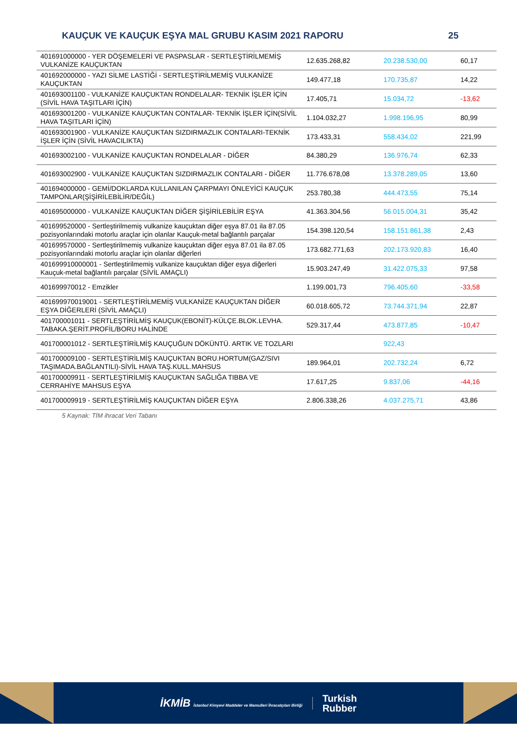KAUÇUK VE KAUÇUK EŞYA MAL GRUBU KASIM 2021 RAPORU 25
| 401691000000 - YER DÖŞEMELERİ VE PASPASLAR - SERTLEŞTİRİLMEMİŞ VULKANİZE KAUÇUKTAN | 12.635.268,82 | 20.238.530,00 | 60,17 |
| 401692000000 - YAZI SİLME LASTİĞİ - SERTLEŞTİRİLMEMİŞ VULKANİZE KAUÇUKTAN | 149.477,18 | 170.735,87 | 14,22 |
| 401693001100 - VULKANİZE KAUÇUKTAN RONDELALAR- TEKNİK İŞLER İÇİN (SİVİL HAVA TAŞITLARI İÇİN) | 17.405,71 | 15.034,72 | -13,62 |
| 401693001200 - VULKANİZE KAUÇUKTAN CONTALAR- TEKNİK İŞLER İÇİN(SİVİL HAVA TAŞITLARI İÇİN) | 1.104.032,27 | 1.998.196,95 | 80,99 |
| 401693001900 - VULKANİZE KAUÇUKTAN SIZDIRMAZLIK CONTALARI-TEKNİK İŞLER İÇİN (SİVİL HAVACILIKTA) | 173.433,31 | 558.434,02 | 221,99 |
| 401693002100 - VULKANİZE KAUÇUKTAN RONDELALAR - DİĞER | 84.380,29 | 136.976,74 | 62,33 |
| 401693002900 - VULKANİZE KAUÇUKTAN SIZDIRMAZLIK CONTALARI - DİĞER | 11.776.678,08 | 13.378.289,05 | 13,60 |
| 401694000000 - GEMİ/DOKLARDA KULLANILAN ÇARPMAYI ÖNLEYİCİ KAUÇUK TAMPONLAR(ŞİŞİRİLEBİLİR/DEĞİL) | 253.780,38 | 444.473,55 | 75,14 |
| 401695000000 - VULKANİZE KAUÇUKTAN DİĞER ŞİŞİRİLEBİLİR EŞYA | 41.363.304,56 | 56.015.004,31 | 35,42 |
| 401699520000 - Sertleştirilmemiş vulkanize kauçuktan diğer eşya 87.01 ila 87.05 pozisyonlarındaki motorlu araçlar için olanlar Kauçuk-metal bağlantılı parçalar | 154.398.120,54 | 158.151.861,38 | 2,43 |
| 401699570000 - Sertleştirilmemiş vulkanize kauçuktan diğer eşya 87.01 ila 87.05 pozisyonlarındaki motorlu araçlar için olanlar diğerleri | 173.682.771,63 | 202.173.920,83 | 16,40 |
| 401699910000001 - Sertleştirilmemiş vulkanize kauçuktan diğer eşya diğerleri Kauçuk-metal bağlantılı parçalar (SİVİL AMAÇLI) | 15.903.247,49 | 31.422.075,33 | 97,58 |
| 401699970012 - Emzikler | 1.199.001,73 | 796.405,60 | -33,58 |
| 401699970019001 - SERTLEŞTİRİLMEMİŞ VULKANİZE KAUÇUKTAN DİĞER EŞYA DİĞERLERİ (SİVİL AMAÇLI) | 60.018.605,72 | 73.744.371,94 | 22,87 |
| 401700001011 - SERTLEŞTİRİLMİŞ KAUÇUK(EBONİT)-KÜLÇE.BLOK.LEVHA. TABAKA.ŞERİT.PROFİL/BORU HALİNDE | 529.317,44 | 473.877,85 | -10,47 |
| 401700001012 - SERTLEŞTİRİLMİŞ KAUÇUĞUN DÖKÜNTÜ. ARTIK VE TOZLARI | | 922,43 | |
| 401700009100 - SERTLEŞTİRİLMİŞ KAUÇUKTAN BORU.HORTUM(GAZ/SIVI TAŞIMADA.BAĞLANTILI)-SİVİL HAVA TAŞ.KULL.MAHSUS | 189.964,01 | 202.732,24 | 6,72 |
| 401700009911 - SERTLEŞTİRİLMİŞ KAUÇUKTAN SAĞLIĞA TIBBA VE CERRAHİYE MAHSUS EŞYA | 17.617,25 | 9.837,06 | -44,16 |
| 401700009919 - SERTLEŞTİRİLMİŞ KAUÇUKTAN DİĞER EŞYA | 2.806.338,26 | 4.037.275,71 | 43,86 |
5 Kaynak: TİM ihracat Veri Tabanı
İKMİB İstanbul Kimyevi Maddeler ve Mamulleri İhracatçıları Birliği
Turkish
Rubber